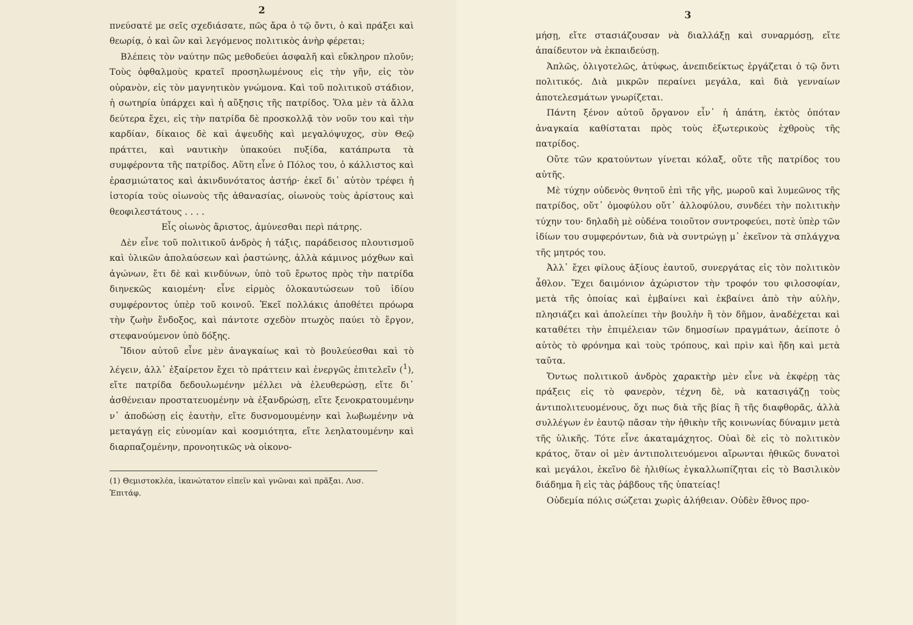2
πνεύσατέ με σεῖς σχεδιάσατε, πῶς ἄρα ὁ τῷ ὄντι, ὁ καὶ πράξει καὶ θεωρίᾳ, ὁ καὶ ὢν καὶ λεγόμενος πολιτικὸς ἀνὴρ φέρεται;
Βλέπεις τὸν ναύτην πῶς μεθοδεύει ἀσφαλῆ καὶ εὔκληρον πλοῦν; Τοὺς ὀφθαλμοὺς κρατεῖ προσηλωμένους εἰς τὴν γῆν, εἰς τὸν οὐρανὸν, εἰς τὸν μαγνητικὸν γνώμονα. Καὶ τοῦ πολιτικοῦ στάδιον, ἡ σωτηρία ὑπάρχει καὶ ἡ αὔξησις τῆς πατρίδος. Ὅλα μὲν τὰ ἄλλα δεύτερα ἔχει, εἰς τὴν πατρίδα δὲ προσκολλᾷ τὸν νοῦν του καὶ τὴν καρδίαν, δίκαιος δὲ καὶ ἀψευδὴς καὶ μεγαλόψυχος, σὺν Θεῷ πράττει, καὶ ναυτικὴν ὑπακούει πυξίδα, κατάπρωτα τὰ συμφέροντα τῆς πατρίδος. Αὕτη εἶνε ὁ Πόλος του, ὁ κάλλιστος καὶ ἐρασμιώτατος καὶ ἀκινδυνότατος ἀστήρ· ἐκεῖ δι᾽ αὐτὸν τρέφει ἡ ἱστορία τοὺς οἰωνοὺς τῆς ἀθανασίας, οἰωνοὺς τοὺς ἀρίστους καὶ θεοφιλεστάτους . . . .
Εἷς οἰωνὸς ἄριστος, ἀμύνεσθαι περὶ πάτρης.
Δὲν εἶνε τοῦ πολιτικοῦ ἀνδρὸς ἡ τάξις, παράδεισος πλουτισμοῦ καὶ ὑλικῶν ἀπολαύσεων καὶ ῥαστώνης, ἀλλὰ κάμινος μόχθων καὶ ἀγώνων, ἔτι δὲ καὶ κινδύνων, ὑπὸ τοῦ ἔρωτος πρὸς τὴν πατρίδα διηνεκῶς καιομένη· εἶνε εἱρμὸς ὁλοκαυτώσεων τοῦ ἰδίου συμφέροντος ὑπὲρ τοῦ κοινοῦ. Ἐκεῖ πολλάκις ἀποθέτει πρόωρα τὴν ζωὴν ἔνδοξος, καὶ πάντοτε σχεδὸν πτωχὸς παύει τὸ ἔργον, στεφανούμενον ὑπὸ δόξης.
Ἴδιον αὐτοῦ εἶνε μὲν ἀναγκαίως καὶ τὸ βουλεύεσθαι καὶ τὸ λέγειν, ἀλλ᾽ ἐξαίρετον ἔχει τὸ πράττειν καὶ ἐνεργῶς ἐπιτελεῖν (<sup>1</sup>), εἴτε πατρίδα δεδουλωμένην μέλλει νὰ ἐλευθερώσῃ, εἴτε δι᾽ ἀσθένειαν προστατευομένην νὰ ἐξανδρώσῃ, εἴτε ξενοκρατουμένην ν᾽ ἀποδώσῃ εἰς ἑαυτὴν, εἴτε δυσνομουμένην καὶ λωβωμένην νὰ μεταγάγῃ εἰς εὐνομίαν καὶ κοσμιότητα, εἴτε λεηλατουμένην καὶ διαρπαζομένην, προνοητικῶς νὰ οἰκονο-
(1) Θεμιστοκλέα, ἱκανώτατον εἰπεῖν καὶ γνῶναι καὶ πρᾶξαι. Λυσ. Ἐπιτάφ.
3
μήσῃ, εἴτε στασιάζουσαν νὰ διαλλάξῃ καὶ συναρμόσῃ, εἴτε ἀπαίδευτον νὰ ἐκπαιδεύσῃ.
Ἁπλῶς, ὀλιγοτελῶς, ἀτύφως, ἀνεπιδείκτως ἐργάζεται ὁ τῷ ὄντι πολιτικός. Διὰ μικρῶν περαίνει μεγάλα, καὶ διὰ γενναίων ἀποτελεσμάτων γνωρίζεται.
Πάντη ξένον αὐτοῦ ὄργανον εἶν᾽ ἡ ἀπάτη, ἐκτὸς ὁπόταν ἀναγκαία καθίσταται πρὸς τοὺς ἐξωτερικοὺς ἐχθροὺς τῆς πατρίδος.
Οὔτε τῶν κρατούντων γίνεται κόλαξ, οὔτε τῆς πατρίδος του αὐτῆς.
Μὲ τύχην οὐδενὸς θνητοῦ ἐπὶ τῆς γῆς, μωροῦ καὶ λυμεῶνος τῆς πατρίδος, οὔτ᾽ ὁμοφύλου οὔτ᾽ ἀλλοφύλου, συνδέει τὴν πολιτικὴν τύχην του· δηλαδὴ μὲ οὐδένα τοιοῦτον συντροφεύει, ποτὲ ὑπὲρ τῶν ἰδίων του συμφερόντων, διὰ νὰ συντρώγῃ μ᾽ ἐκεῖνον τὰ σπλάγχνα τῆς μητρός του.
Ἀλλ᾽ ἔχει φίλους ἀξίους ἑαυτοῦ, συνεργάτας εἰς τὸν πολιτικὸν ἆθλον. Ἔχει δαιμόνιον ἀχώριστον τὴν τροφόν του φιλοσοφίαν, μετὰ τῆς ὁποίας καὶ ἐμβαίνει καὶ ἐκβαίνει ἀπὸ τὴν αὐλὴν, πλησιάζει καὶ ἀπολείπει τὴν βουλὴν ἢ τὸν δῆμον, ἀναδέχεται καὶ καταθέτει τὴν ἐπιμέλειαν τῶν δημοσίων πραγμάτων, ἀείποτε ὁ αὐτὸς τὸ φρόνημα καὶ τοὺς τρόπους, καὶ πρὶν καὶ ἤδη καὶ μετὰ ταῦτα.
Ὄντως πολιτικοῦ ἀνδρὸς χαρακτὴρ μὲν εἶνε νὰ ἐκφέρῃ τὰς πράξεις εἰς τὸ φανερὸν, τέχνη δὲ, νὰ κατασιγάζῃ τοὺς ἀντιπολιτευομένους, ὄχι πως διὰ τῆς βίας ἢ τῆς διαφθορᾶς, ἀλλὰ συλλέγων ἐν ἑαυτῷ πᾶσαν τὴν ἠθικὴν τῆς κοινωνίας δύναμιν μετὰ τῆς ὑλικῆς. Τότε εἶνε ἀκαταμάχητος. Οὐαὶ δὲ εἰς τὸ πολιτικὸν κράτος, ὅταν οἱ μὲν ἀντιπολιτευόμενοι αἴρωνται ἠθικῶς δυνατοὶ καὶ μεγάλοι, ἐκεῖνο δὲ ἠλιθίως ἐγκαλλωπίζηται εἰς τὸ Βασιλικὸν διάδημα ἢ εἰς τὰς ῥάβδους τῆς ὑπατείας!
Οὐδεμία πόλις σώζεται χωρὶς ἀλήθειαν. Οὐδὲν ἔθνος προ-